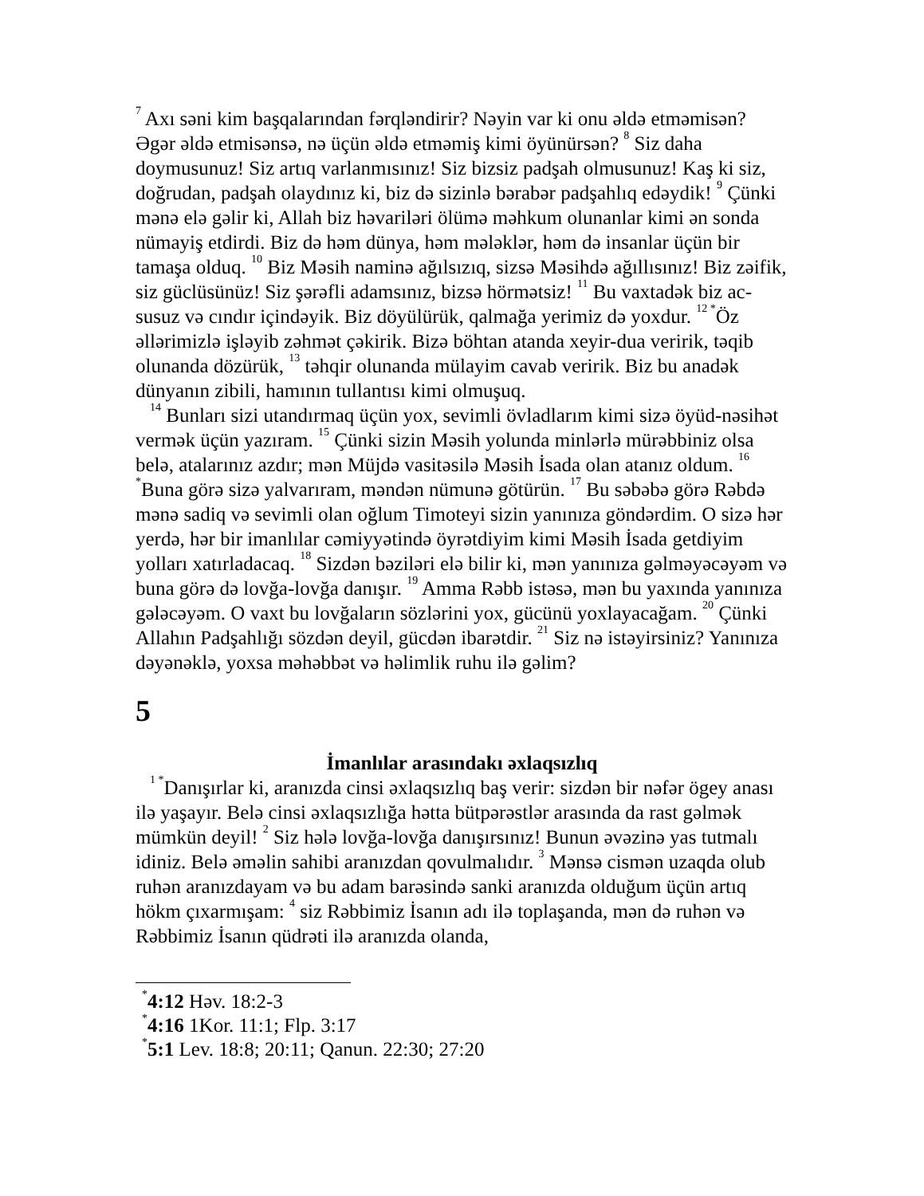<sup>7</sup> Axı səni kim başqalarından fərqləndirir? Nəyin var ki onu əldə etməmisən? Əgər əldə etmisənsə, nə üçün əldə etməmiş kimi öyünürsən? <sup>8</sup> Siz daha doymusunuz! Siz artıq varlanmısınız! Siz bizsiz padşah olmusunuz! Kaş ki siz, doğrudan, padşah olaydınız ki, biz də sizinlə bərabər padşahlıq edəydik! <sup>9</sup> Çünki mənə elə gəlir ki, Allah biz həvariləri ölümə məhkum olunanlar kimi ən sonda nümayiş etdirdi. Biz də həm dünya, həm mələklər, həm də insanlar üçün bir tamaşa olduq. <sup>10</sup> Biz Məsih naminə ağılsızıq, sizsə Məsihdə ağıllısınız! Biz zəifik, siz güclüsünüz! Siz şərəfli adamsınız, bizsə hörmətsiz! <sup>11</sup> Bu vaxtadək biz ac-susuz və cındır içindəyik. Biz döyülürük, qalmağa yerimiz də yoxdur. <sup>12 *</sup>Öz əllərimizlə işləyib zəhmət çəkirik. Bizə böhtan atanda xeyir-dua veririk, təqib olunanda dözürük, <sup>13</sup> təhqir olunanda mülayim cavab veririk. Biz bu anadək dünyanın zibili, hamının tullantısı kimi olmuşuq.
<sup>14</sup> Bunları sizi utandırmaq üçün yox, sevimli övladlarım kimi sizə öyüd-nəsihət vermək üçün yazıram. <sup>15</sup> Çünki sizin Məsih yolunda minlərlə mürəbbiniz olsa belə, atalarınız azdır; mən Müjdə vasitəsilə Məsih İsada olan atanız oldum. <sup>16 *</sup>Buna görə sizə yalvarıram, məndən nümunə götürün. <sup>17</sup> Bu səbəbə görə Rəbdə mənə sadiq və sevimli olan oğlum Timoteyi sizin yanınıza göndərdim. O sizə hər yerdə, hər bir imanlılar cəmiyyətində öyrətdiyim kimi Məsih İsada getdiyim yolları xatırladacaq. <sup>18</sup> Sizdən bəziləri elə bilir ki, mən yanınıza gəlməyəcəyəm və buna görə də lovğa-lovğa danışır. <sup>19</sup> Amma Rəbb istəsə, mən bu yaxında yanınıza gələcəyəm. O vaxt bu lovğaların sözlərini yox, gücünü yoxlayacağam. <sup>20</sup> Çünki Allahın Padşahlığı sözdən deyil, gücdən ibarətdir. <sup>21</sup> Siz nə istəyirsiniz? Yanınıza dəyənəklə, yoxsa məhəbbət və həlimlik ruhu ilə gəlim?
5
İmanlılar arasındakı əxlaqsızlıq
<sup>1 *</sup>Danışırlar ki, aranızda cinsi əxlaqsızlıq baş verir: sizdən bir nəfər ögey anası ilə yaşayır. Belə cinsi əxlaqsızlığa hətta bütpərəstlər arasında da rast gəlmək mümkün deyil! <sup>2</sup> Siz hələ lovğa-lovğa danışırsınız! Bunun əvəzinə yas tutmalı idiniz. Belə əməlin sahibi aranızdan qovulmalıdır. <sup>3</sup> Mənsə cismən uzaqda olub ruhən aranızdayam və bu adam barəsində sanki aranızda olduğum üçün artıq hökm çıxarmışam: <sup>4</sup> siz Rəbbimiz İsanın adı ilə toplaşanda, mən də ruhən və Rəbbimiz İsanın qüdrəti ilə aranızda olanda,
<sup>*</sup> 4:12 Həv. 18:2-3
<sup>*</sup> 4:16 1Kor. 11:1; Flp. 3:17
<sup>*</sup> 5:1 Lev. 18:8; 20:11; Qanun. 22:30; 27:20